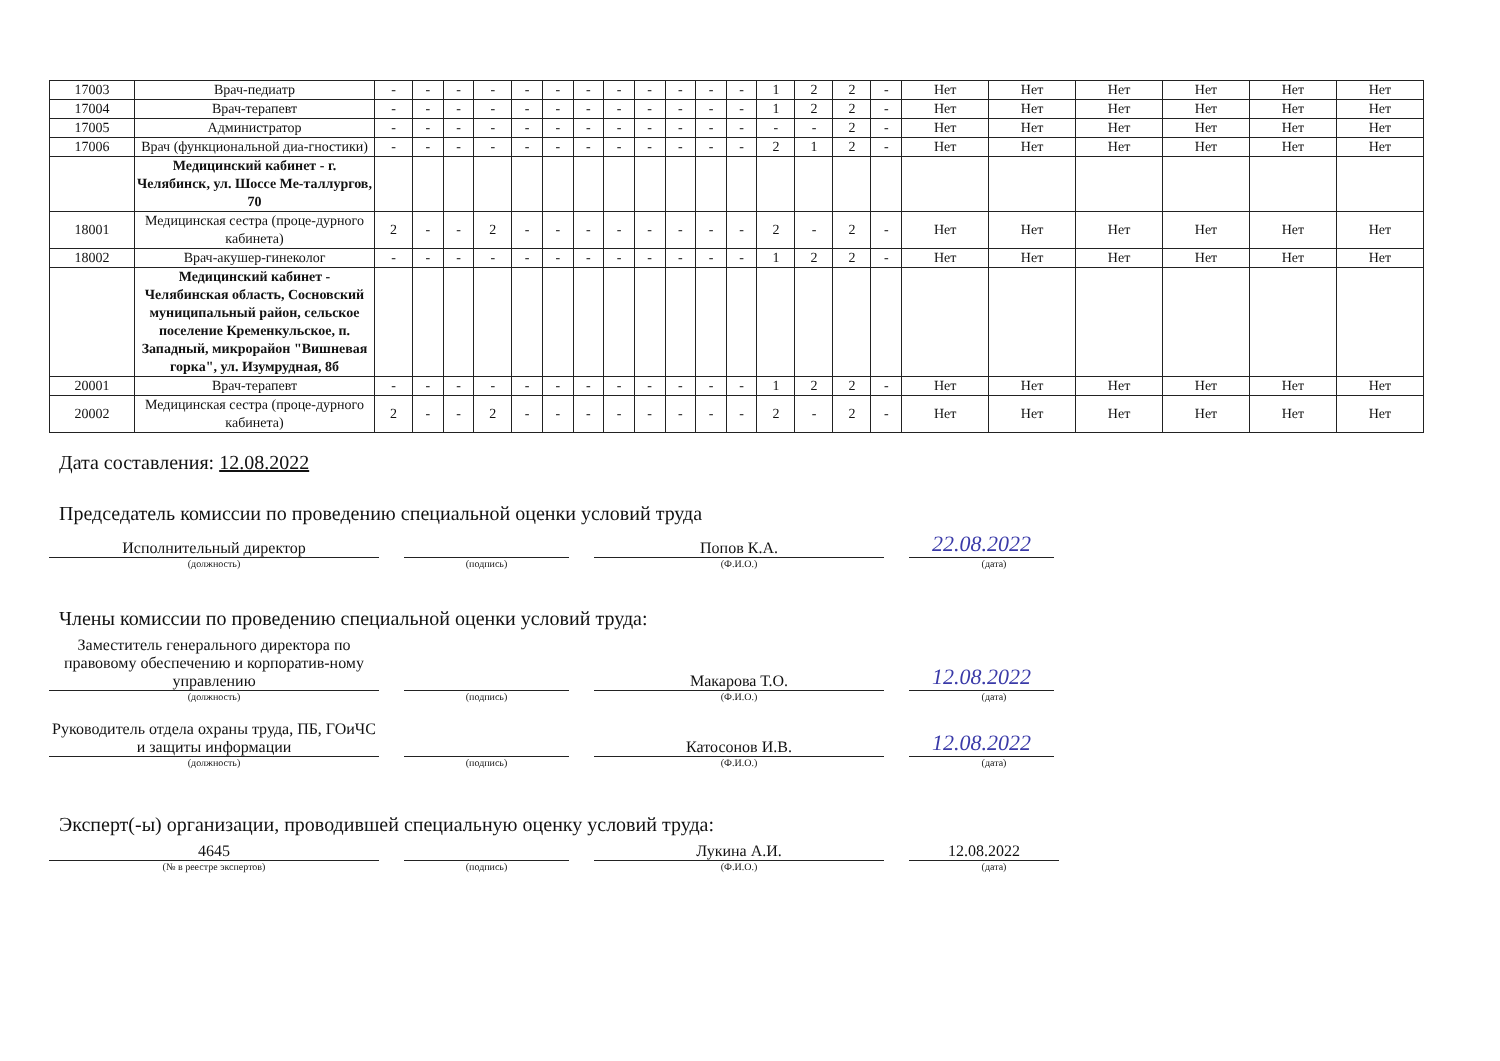| 17003 | Врач-педиатр | - | - | - | - | - | - | - | - | - | - | - | - | 1 | 2 | 2 | - | Нет | Нет | Нет | Нет | Нет | Нет |
| 17004 | Врач-терапевт | - | - | - | - | - | - | - | - | - | - | - | - | 1 | 2 | 2 | - | Нет | Нет | Нет | Нет | Нет | Нет |
| 17005 | Администратор | - | - | - | - | - | - | - | - | - | - | - | - | - | - | 2 | - | Нет | Нет | Нет | Нет | Нет | Нет |
| 17006 | Врач (функциональной диа-гностики) | - | - | - | - | - | - | - | - | - | - | - | - | 2 | 1 | 2 | - | Нет | Нет | Нет | Нет | Нет | Нет |
| | Медицинский кабинет - г. Челябинск, ул. Шоссе Ме-таллургов, 70 | | | | | | | | | | | | | | | | | | | | | | |
| 18001 | Медицинская сестра (проце-дурного кабинета) | 2 | - | - | 2 | - | - | - | - | - | - | - | - | 2 | - | 2 | - | Нет | Нет | Нет | Нет | Нет | Нет |
| 18002 | Врач-акушер-гинеколог | - | - | - | - | - | - | - | - | - | - | - | - | 1 | 2 | 2 | - | Нет | Нет | Нет | Нет | Нет | Нет |
| | Медицинский кабинет - Челябинская область, Сосновский муниципальный район, сельское поселение Кременкульское, п. Западный, микрорайон "Вишневая горка", ул. Изумрудная, 8б | | | | | | | | | | | | | | | | | | | | | | |
| 20001 | Врач-терапевт | - | - | - | - | - | - | - | - | - | - | - | - | 1 | 2 | 2 | - | Нет | Нет | Нет | Нет | Нет | Нет |
| 20002 | Медицинская сестра (проце-дурного кабинета) | 2 | - | - | 2 | - | - | - | - | - | - | - | - | 2 | - | 2 | - | Нет | Нет | Нет | Нет | Нет | Нет |
Дата составления: 12.08.2022
Председатель комиссии по проведению специальной оценки условий труда
Исполнительный директор
Попов К.А.
22.08.2022
(должность) (подпись) (Ф.И.О.) (дата)
Члены комиссии по проведению специальной оценки условий труда:
Заместитель генерального директора по правовому обеспечению и корпоратив-ному управлению
Макарова Т.О.
12.08.2022
(должность) (подпись) (Ф.И.О.) (дата)
Руководитель отдела охраны труда, ПБ, ГОиЧС и защиты информации
Катосонов И.В.
12.08.2022
(должность) (подпись) (Ф.И.О.) (дата)
Эксперт(-ы) организации, проводившей специальную оценку условий труда:
4645
Лукина А.И.
12.08.2022
(№ в реестре экспертов) (подпись) (Ф.И.О.) (дата)